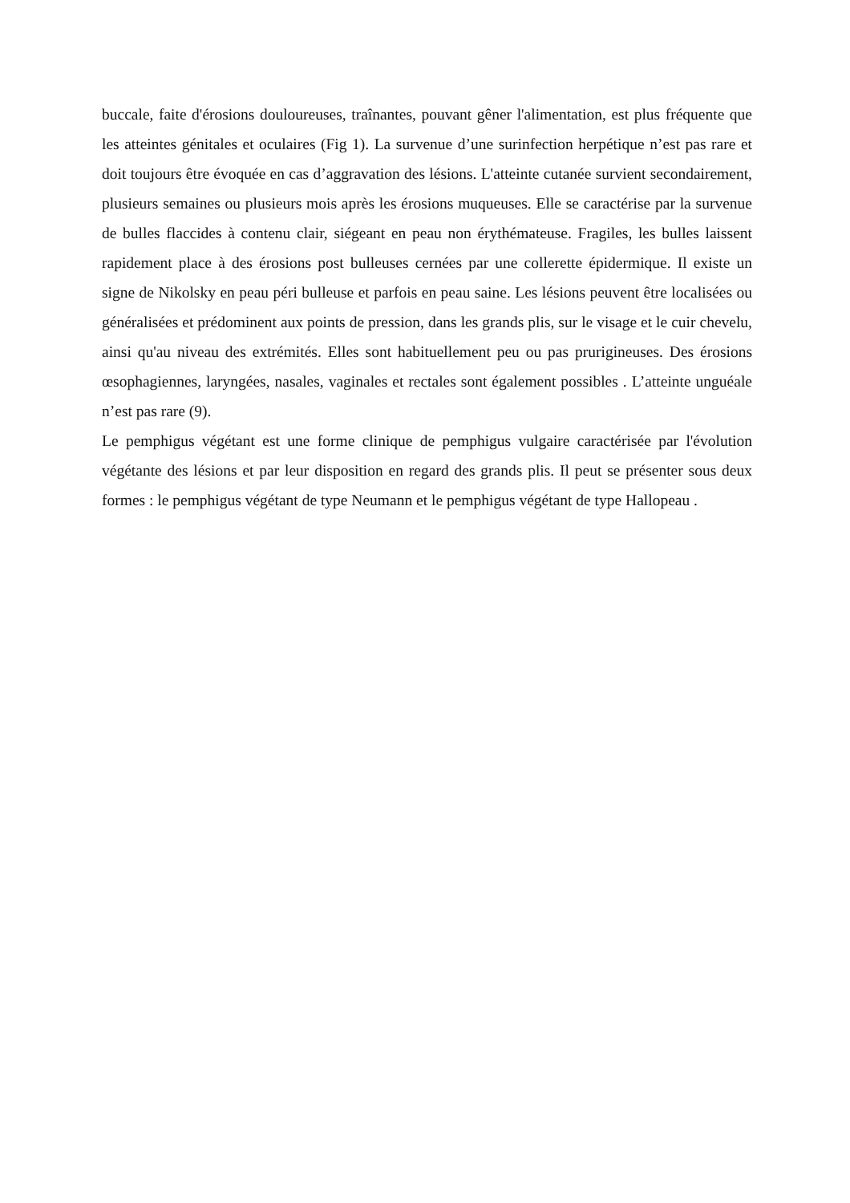buccale, faite d'érosions douloureuses, traînantes, pouvant gêner l'alimentation, est plus fréquente que les atteintes génitales et oculaires (Fig 1). La survenue d’une surinfection herpétique n’est pas rare et doit toujours être évoquée en cas d’aggravation des lésions. L'atteinte cutanée survient secondairement, plusieurs semaines ou plusieurs mois après les érosions muqueuses. Elle se caractérise par la survenue de bulles flaccides à contenu clair, siégeant en peau non érythémateuse. Fragiles, les bulles laissent rapidement place à des érosions post bulleuses cernées par une collerette épidermique. Il existe un signe de Nikolsky en peau péri bulleuse et parfois en peau saine. Les lésions peuvent être localisées ou généralisées et prédominent aux points de pression, dans les grands plis, sur le visage et le cuir chevelu, ainsi qu'au niveau des extrémités. Elles sont habituellement peu ou pas prurigineuses. Des érosions œsophagiennes, laryngées, nasales, vaginales et rectales sont également possibles . L’atteinte unguéale n’est pas rare (9).
Le pemphigus végétant est une forme clinique de pemphigus vulgaire caractérisée par l'évolution végétante des lésions et par leur disposition en regard des grands plis. Il peut se présenter sous deux formes : le pemphigus végétant de type Neumann et le pemphigus végétant de type Hallopeau .